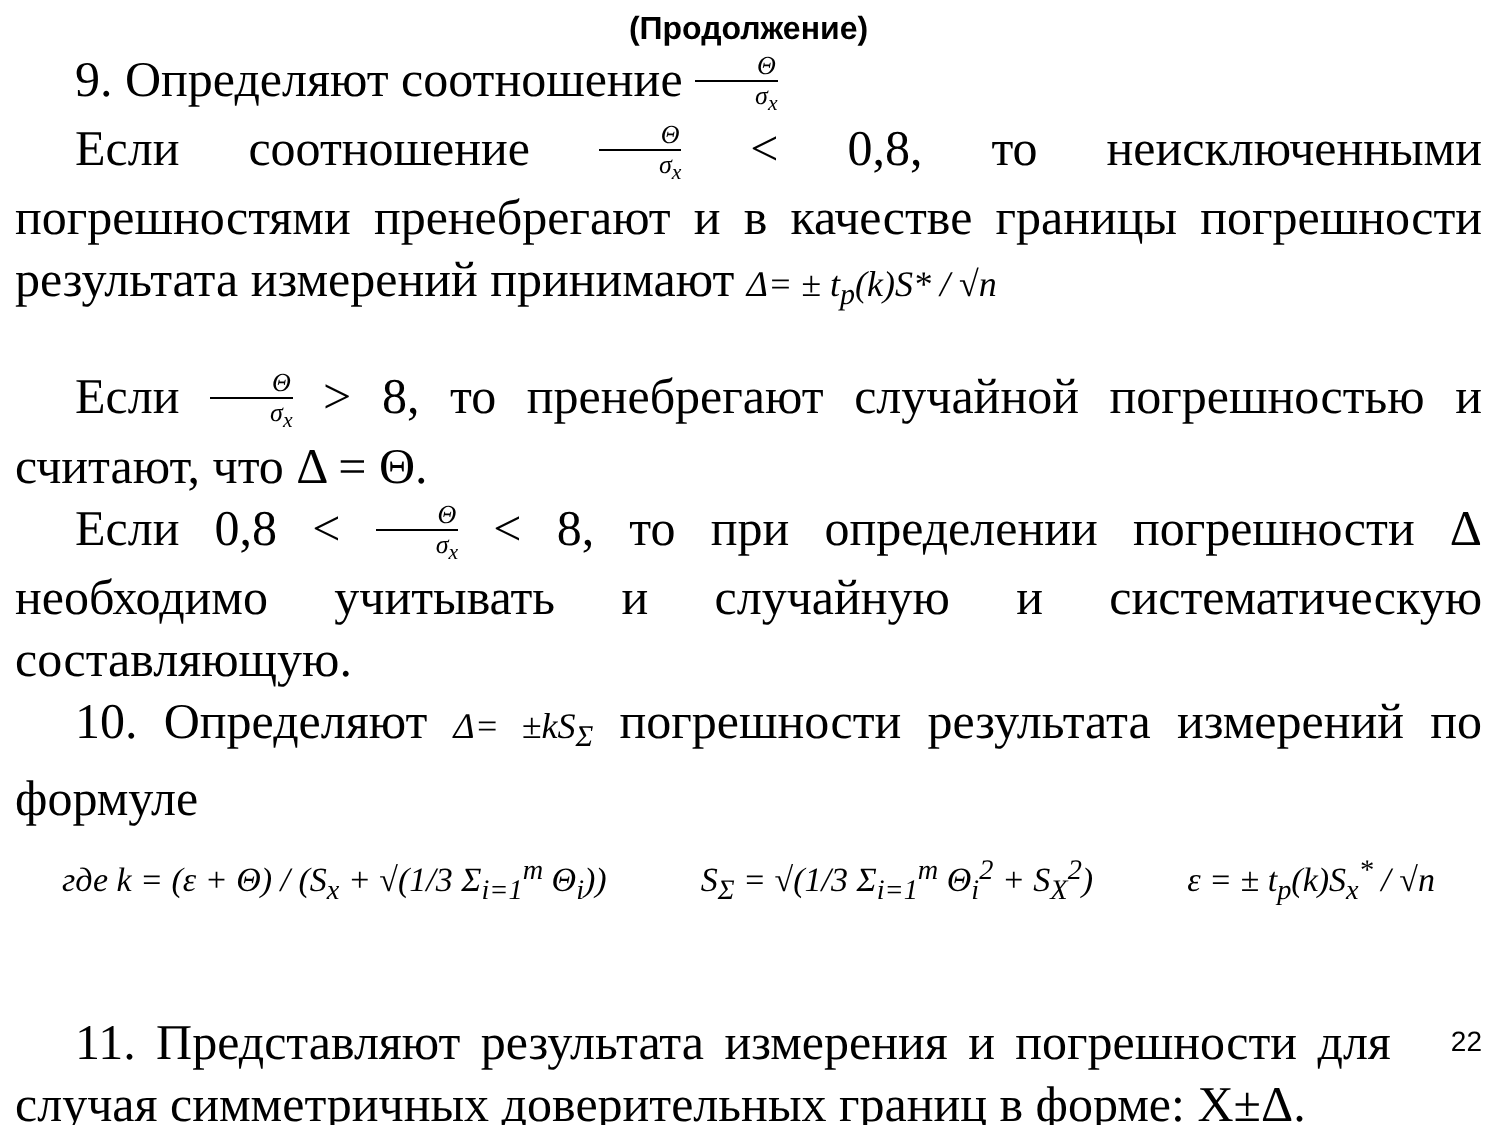(Продолжение)
9. Определяют соотношение Θ σ<sub>x</sub>
Если соотношение Θ σ<sub>x</sub> < 0,8, то неисключенными погрешностями пренебрегают и в качестве границы погрешности результата измерений принимают Δ= ± t<sub>p</sub>(k)S* / √n
Если Θ σ<sub>x</sub> > 8, то пренебрегают случайной погрешностью и считают, что Δ = Θ.
Если 0,8 < Θ σ<sub>x</sub> < 8, то при определении погрешности Δ необходимо учитывать и случайную и систематическую составляющую.
10. Определяют Δ= ±kS<sub>Σ</sub> погрешности результата измерений по формуле
где k = (ε + Θ) / (S<sub>x</sub> + √(1/3 Σ<sub>i=1</sub><sup>m</sup> Θ<sub>i</sub>)) S<sub>Σ</sub> = √(1/3 Σ<sub>i=1</sub><sup>m</sup> Θ<sub>i</sub><sup>2</sup> + S<sub>X</sub><sup>2</sup>) ε = ± t<sub>p</sub>(k)S<sub>x</sub><sup>*</sup> / √n
11. Представляют результата измерения и погрешности для 22 случая симметричных доверительных границ в форме: X±Δ.